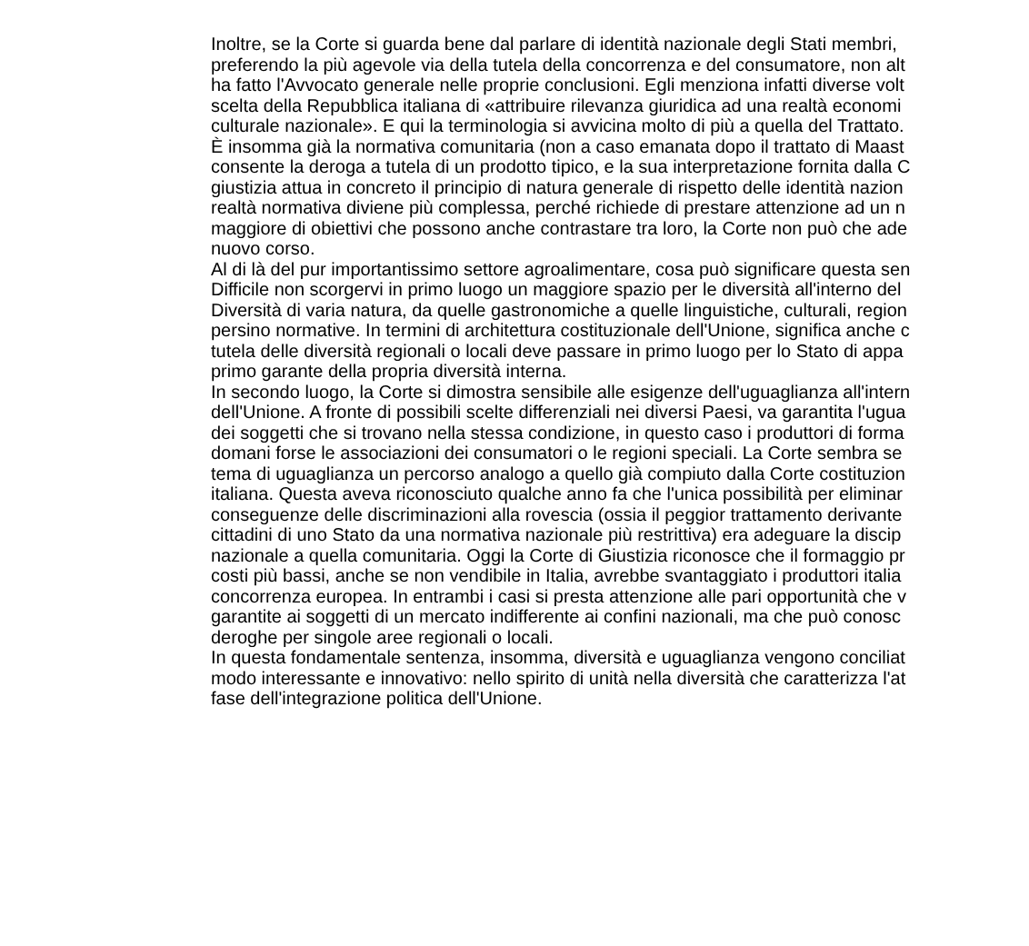Inoltre, se la Corte si guarda bene dal parlare di identità nazionale degli Stati membri,
preferendo la più agevole via della tutela della concorrenza e del consumatore, non alt
ha fatto l'Avvocato generale nelle proprie conclusioni. Egli menziona infatti diverse volt
scelta della Repubblica italiana di «attribuire rilevanza giuridica ad una realtà economi
culturale nazionale». E qui la terminologia si avvicina molto di più a quella del Trattato.
È insomma già la normativa comunitaria (non a caso emanata dopo il trattato di Maast
consente la deroga a tutela di un prodotto tipico, e la sua interpretazione fornita dalla C
giustizia attua in concreto il principio di natura generale di rispetto delle identità nazion
realtà normativa diviene più complessa, perché richiede di prestare attenzione ad un n
maggiore di obiettivi che possono anche contrastare tra loro, la Corte non può che ade
nuovo corso.
Al di là del pur importantissimo settore agroalimentare, cosa può significare questa sen
Difficile non scorgervi in primo luogo un maggiore spazio per le diversità all'interno del
Diversità di varia natura, da quelle gastronomiche a quelle linguistiche, culturali, region
persino normative. In termini di architettura costituzionale dell'Unione, significa anche c
tutela delle diversità regionali o locali deve passare in primo luogo per lo Stato di appa
primo garante della propria diversità interna.
In secondo luogo, la Corte si dimostra sensibile alle esigenze dell'uguaglianza all'intern
dell'Unione. A fronte di possibili scelte differenziali nei diversi Paesi, va garantita l'ugua
dei soggetti che si trovano nella stessa condizione, in questo caso i produttori di forma
domani forse le associazioni dei consumatori o le regioni speciali. La Corte sembra se
tema di uguaglianza un percorso analogo a quello già compiuto dalla Corte costituzion
italiana. Questa aveva riconosciuto qualche anno fa che l'unica possibilità per eliminar
conseguenze delle discriminazioni alla rovescia (ossia il peggior trattamento derivante
cittadini di uno Stato da una normativa nazionale più restrittiva) era adeguare la discip
nazionale a quella comunitaria. Oggi la Corte di Giustizia riconosce che il formaggio pr
costi più bassi, anche se non vendibile in Italia, avrebbe svantaggiato i produttori italia
concorrenza europea. In entrambi i casi si presta attenzione alle pari opportunità che v
garantite ai soggetti di un mercato indifferente ai confini nazionali, ma che può conosc
deroghe per singole aree regionali o locali.
In questa fondamentale sentenza, insomma, diversità e uguaglianza vengono conciliat
modo interessante e innovativo: nello spirito di unità nella diversità che caratterizza l'at
fase dell'integrazione politica dell'Unione.